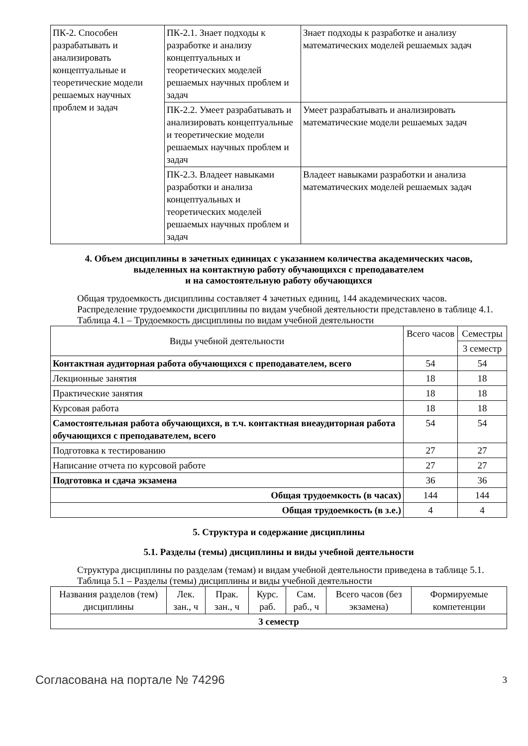| ПК-2. Способен разрабатывать и анализировать концептуальные и теоретические модели решаемых научных проблем и задач | ПК-2.1. Знает подходы к разработке и анализу концептуальных и теоретических моделей решаемых научных проблем и задач | Знает подходы к разработке и анализу математических моделей решаемых задач |
| | ПК-2.2. Умеет разрабатывать и анализировать концептуальные и теоретические модели решаемых научных проблем и задач | Умеет разрабатывать и анализировать математические модели решаемых задач |
| | ПК-2.3. Владеет навыками разработки и анализа концептуальных и теоретических моделей решаемых научных проблем и задач | Владеет навыками разработки и анализа математических моделей решаемых задач |
4. Объем дисциплины в зачетных единицах с указанием количества академических часов,
выделенных на контактную работу обучающихся с преподавателем
и на самостоятельную работу обучающихся
Общая трудоемкость дисциплины составляет 4 зачетных единиц, 144 академических часов.
Распределение трудоемкости дисциплины по видам учебной деятельности представлено в таблице 4.1.
Таблица 4.1 – Трудоемкость дисциплины по видам учебной деятельности
| Виды учебной деятельности | Всего часов | Семестры |
| --- | --- | --- |
| | | 3 семестр |
| Контактная аудиторная работа обучающихся с преподавателем, всего | 54 | 54 |
| Лекционные занятия | 18 | 18 |
| Практические занятия | 18 | 18 |
| Курсовая работа | 18 | 18 |
| Самостоятельная работа обучающихся, в т.ч. контактная внеаудиторная работа обучающихся с преподавателем, всего | 54 | 54 |
| Подготовка к тестированию | 27 | 27 |
| Написание отчета по курсовой работе | 27 | 27 |
| Подготовка и сдача экзамена | 36 | 36 |
| Общая трудоемкость (в часах) | 144 | 144 |
| Общая трудоемкость (в з.е.) | 4 | 4 |
5. Структура и содержание дисциплины
5.1. Разделы (темы) дисциплины и виды учебной деятельности
Структура дисциплины по разделам (темам) и видам учебной деятельности приведена в таблице 5.1.
Таблица 5.1 – Разделы (темы) дисциплины и виды учебной деятельности
| Названия разделов (тем) дисциплины | Лек. зан., ч | Прак. зан., ч | Курс. раб. | Сам. раб., ч | Всего часов (без экзамена) | Формируемые компетенции |
| --- | --- | --- | --- | --- | --- | --- |
| 3 семестр | | | | | | |
Согласована на портале № 74296 3